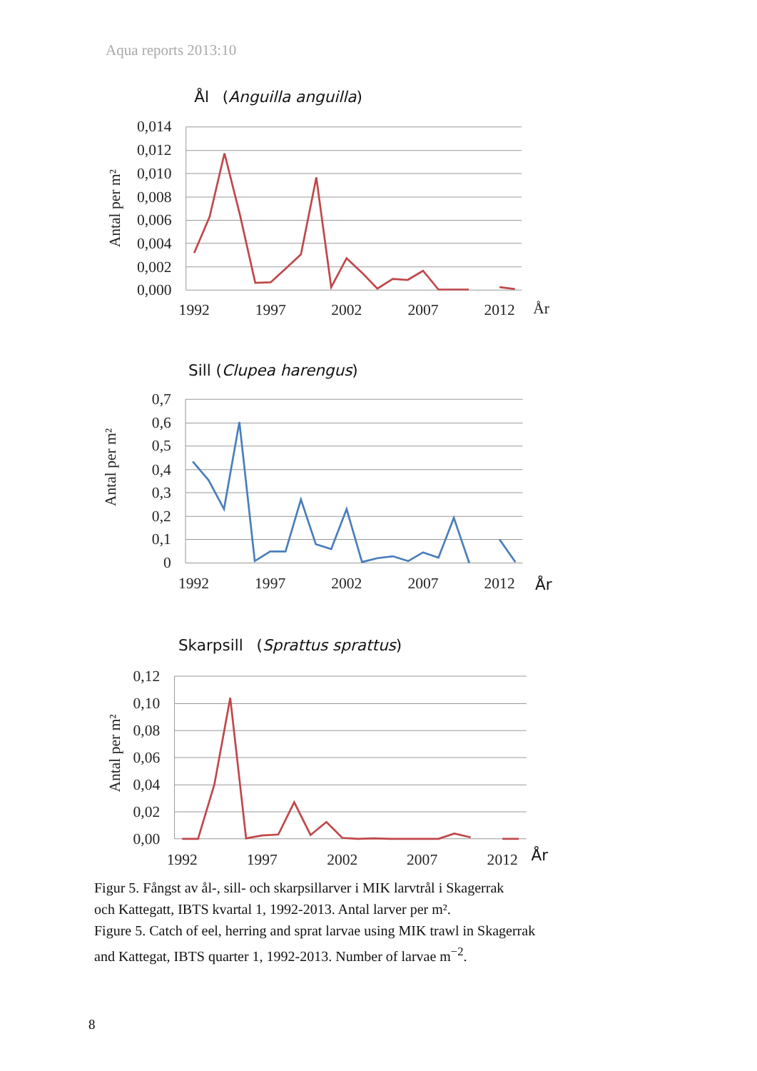Aqua reports 2013:10
Ål (Anguilla anguilla)
0,014
0,012
0,010
0,008
0,006
0,004
0,002
0,000
Antal per m²
1992
1997
2002
2007
2012
År
Sill (Clupea harengus)
0,7
0,6
0,5
0,4
0,3
0,2
0,1
0
Antal per m²
1992
1997
2002
2007
2012
År
Skarpsill (Sprattus sprattus)
0,12
0,10
0,08
0,06
0,04
0,02
0,00
Antal per m²
1992
1997
2002
2007
2012
År
Figur 5. Fångst av ål-, sill- och skarpsillarver i MIK larvtrål i Skagerrak
och Kattegatt, IBTS kvartal 1, 1992-2013. Antal larver per m².
Figure 5. Catch of eel, herring and sprat larvae using MIK trawl in Skagerrak
and Kattegat, IBTS quarter 1, 1992-2013. Number of larvae m<sup>−2</sup>.
8